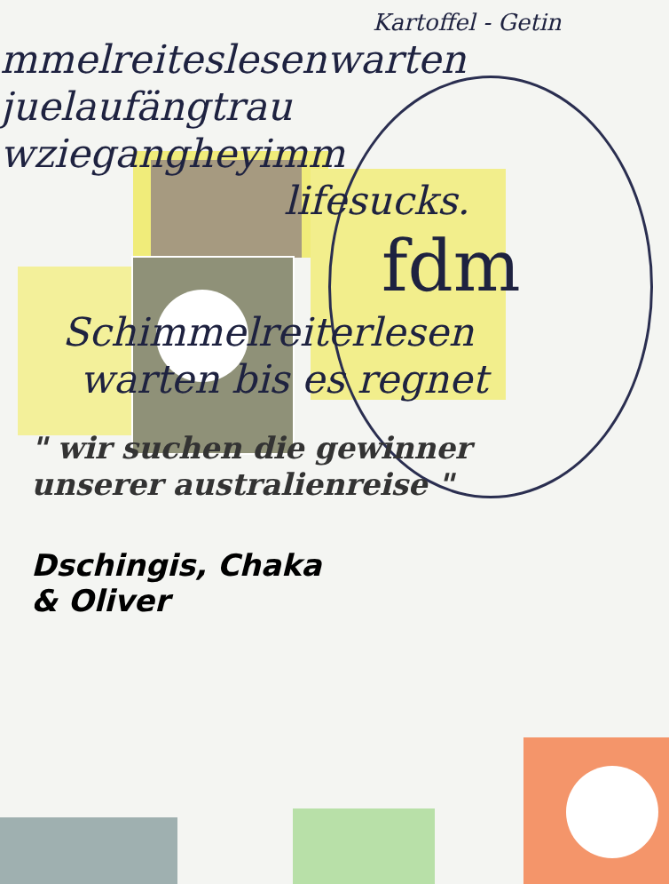Kartoffel - Getin
mmelreiteslesenwarten
juelaufängtrau
wziegangheyimm
lifesucks.
fdm
Schimmelreiterlesen
warten bis es regnet
" wir suchen die gewinner
unserer australienreise "
Dschingis, Chaka
& Oliver